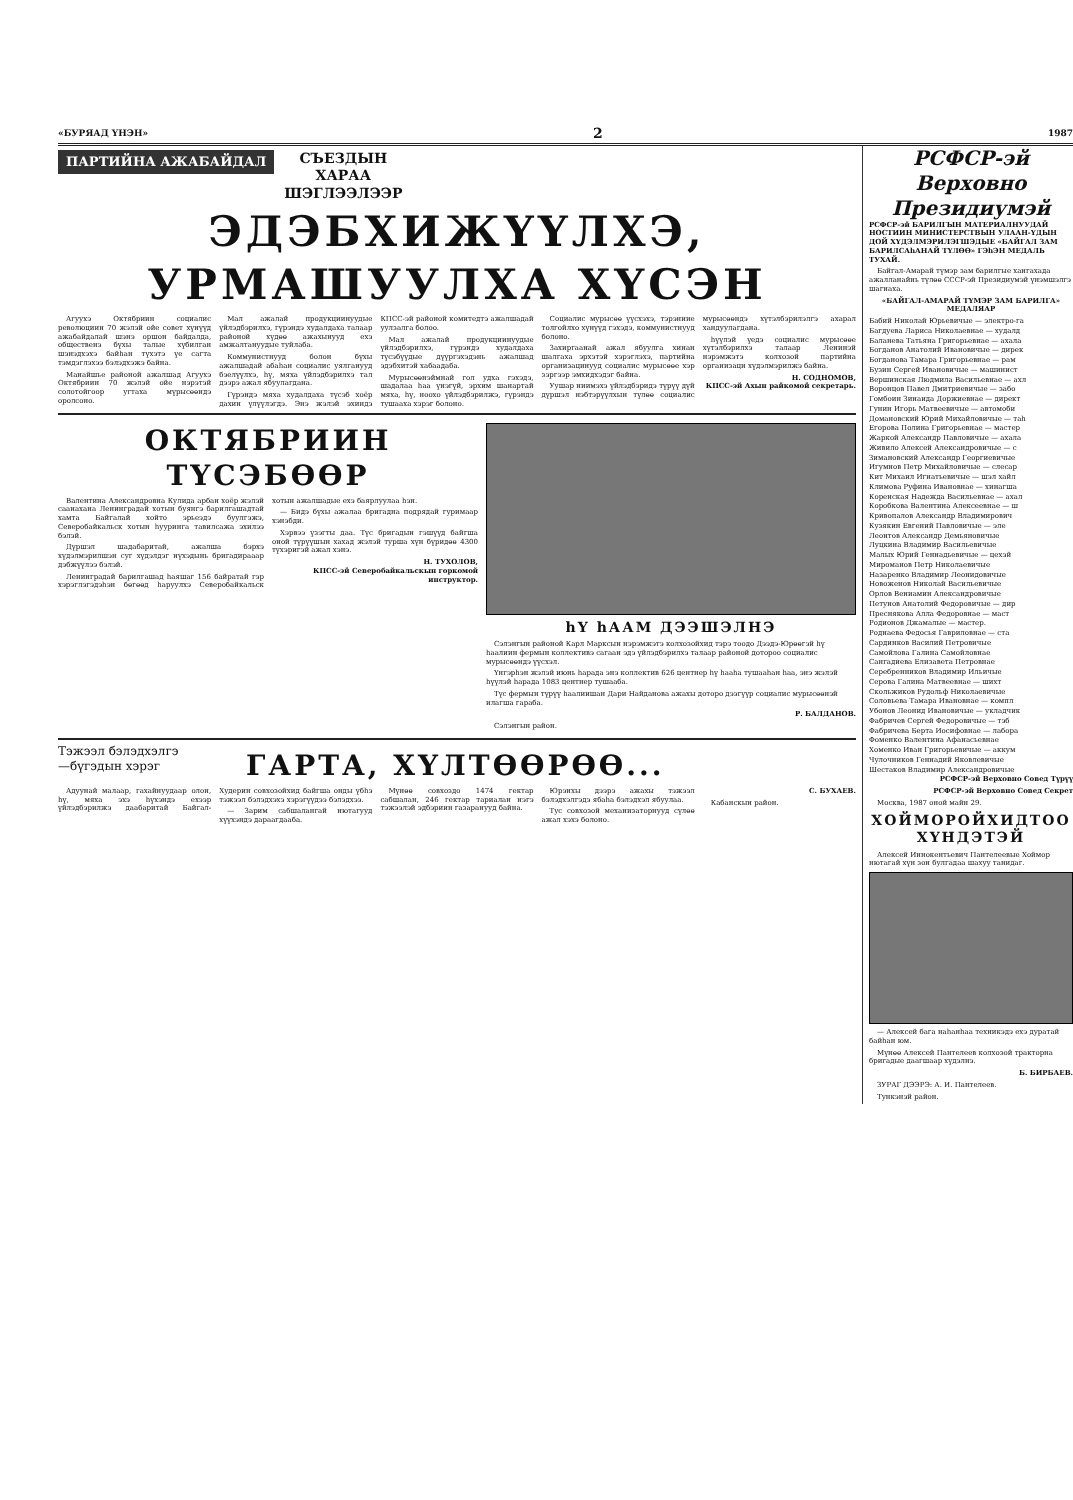«БУРЯАД YНЭН» 2 1987
ПАРТИЙНА АЖАБАЙДАЛ
СЪЕЗДЫН
ХАРАА
ШЭГЛЭЭЛЭЭР
ЭДЭБХИЖYYЛХЭ, УРМАШУУЛХА ХYСЭН
Агуухэ Октябриин социалис революциин 70 жэлэй ойе совет хүнүүд ажабайдалай шэнэ оршон байдалда, общественэ бүхы талые хүбилган шэнэдхэхэ байhан түхэтэ үе сагта тэмдэглэхээ бэлэдхэжэ байна.
Манайшье районой ажалшад Агуухэ Октябриин 70 жэлэй ойе нэрэтэй солотойгоор угтаха мүрысөөндэ оролсоно.
Мал ажалай продукциинуудые үйлэдбэрилхэ, гүрэндэ худалдаха талаар районой хүдөө ажахынууд ехэ амжалтануудые туйлаба.
Коммунистнууд болон бүхы ажалшадай абаhан социалис уялганууд бэелүүлхэ, hү, мяха үйлэдбэрилхэ тал дээрэ ажал ябуулагдана.
Гүрэндэ мяха худалдаха түсэб хоёр дахин үлүүлэгдэ. Энэ жэлэй эхиндэ КПСС-эй районой комитедтэ ажалшадай уулзалга болоо.
Мал ажалай продукциинуудые үйлэдбэрилхэ, гүрэндэ худалдаха түсэбүүдые дүүргэхэдэнь ажалшад эдэбхитэй хабаадаба.
Мурысөөнэймнай гол удха гэхэдэ, шадалаа hаа үнэгүй, эрхим шанартай мяха, hү, ноохо үйлэдбэрилжэ, гүрэндэ тушааха хэрэг болоно.
Социалис мурысөө үүсхэхэ, тэрэниие толгойлхо хүнүүд гэхэдэ, коммунистнууд болоно.
Захиргаанай ажал ябуулга хинан шалгаха эрхэтэй хэрэглэхэ, партийна организацинууд социалис мурысөөе хэр зэргээр эмхидхэдэг байна.
Уушар ниимэхэ үйлэдбэридэ түрүү дүй дүршэл нэбтэрүүлхын түлөө социалис мурысөөндэ хүтэлбэрилэлгэ ахарал хандуулагдана.
hүүлэй үедэ социалис мурысөөе хүтэлбэрилхэ талаар Ленинэй нэрэмжэтэ колхозой партийна организаци хүдэлмэрилжэ байна.
Н. СОДНОМОВ,
КПСС-эй Ахын райкомой секретарь.
ОКТЯБРИИН ТYСЭБӨӨР
Валентина Александровна Кулида арбан хоёр жэлэй саанахана Ленинградай хотын буянгэ барилгашадтай хамта Байгалай хойто эрьеэдэ буулгэжэ, Северобайкальск хотын hууринга тавилсажа эхилээ бэлэй.
Дүршэл шадабаритай, ажалша бэрхэ хүдэлмэрилшэн суг хүдэлдэг нүхэдынь бригадирааар дэбжүүлээ бэлэй.
Ленинградай барилгашад hаяшаг 156 байратай гэр хэрэглэгэдэhэн бөгөөд hаруулхэ Северобайкальск хотын ажалшадые ехэ баярлуулаа hэн.
— Бидэ бүхы ажалаа бригадна подрядай гуримаар хэнэбди.
Хэрвээ үзэгты даа. Түс бригадын гэшүүд байгша оной түрүүшын хахад жэлэй турша хүн бүридөө 4300 түхэригэй ажал хэнэ.
Н. ТУХОЛОВ,
КПСС-эй Северобайкальскын горкомой инструктор.
hY hААМ ДЭЭШЭЛНЭ
Сэлэнгын районой Карл Марксын нэрэмжэтэ колхозойхид тэрэ тоодо Дээдэ-Юрөөгэй hү hаалиин фермын коллективэ сагаан эдэ үйлэдбэрилхэ талаар районой дотороо социалис мурысөөндэ үүсхэл.
Үнгэрhэн жэлэй июнь hарада энэ коллектив 626 центнер hү hааhа тушааhан hаа, энэ жэлэй hүүлэй hарада 1083 центнер тушааба.
Түс фермын түрүү hаалиишан Дари Найданова ажахы доторо дээгүүр социалис мурысөөнэй илагша гараба.
Р. БАЛДАНОВ.
Сэлэнгын район.
Тэжээл бэлэдхэлгэ
—бүгэдын хэрэг
ГАРТА, ХYЛТӨӨРӨӨ...
Адуунай малаар, гахайнуудаар олон, hү, мяха эхэ hүхэндэ ехээр үйлэдбэрилжэ даабаритай Байгал-Худерин совхозойхид байгша онды үбhэ тэжээл бэлэдхэхэ хэрэгүүдээ бэлэдхээ.
— Зарим сабшалангай нютагууд хүүхэндэ дараагдааба.
Мүнөө совхоздо 1474 гектар сабшалан, 246 гектар тариалан нэгэ тэжээлэй эдбэриин газаранууд байна.
Юрэнхы дээрэ ажахы тэжээл бэлэдхэлгэдэ ябаhа бэлэдхэл ябуулаа.
Тус совхозой механизаторнууд сүлөө ажал хэхэ болоно.
С. БУХАЕВ.
Кабанскын район.
РСФСР-эй Верховно
Президиумэй
РСФСР-эй БАРИЛГЫН МАТЕРИАЛНУУДАЙ НОСТИИН МИНИСТЕРСТВЫН УЛААН-YДЫН ДОЙ ХҮДЭЛМЭРИЛЭГШЭДЫЕ «БАЙГАЛ ЗАМ БАРИЛСАhАНАЙ ТYЛӨӨ» ГЭhЭН МЕДАЛЬ ТУХАЙ.
Байгал-Амарай түмэр зам барилгые хангахада ажалланайнь түлөө СССР-эй Президиумэй үнэмшэлгэ шагнаха.
«БАЙГАЛ-АМАРАЙ ТYМЭР ЗАМ БАРИЛГА» МЕДАЛЯАР
Бабий Николай Юрьевичые — электро-га
Багдуева Лариса Николаевнае — худалд
Баланева Татьяна Григорьевнае — ахала
Богданов Анатолий Ивановичые — дирек
Богданова Тамара Григорьевнае — рам
Бузин Сергей Ивановичые — машинист
Вершинская Людмила Васильевнае — ахл
Воронцов Павел Дмитриевичые — забо
Гомбоин Зинаида Доржиевнае — директ
Гунин Игорь Матвеевичые — автомоби
Домановский Юрий Михайловичые — таh
Егорова Полина Григорьевнае — мастер
Жаркой Александр Павловичые — ахала
Живило Алексей Александровичые — с
Зимановский Александр Георгиевичые
Игумнов Петр Михайловичые — слесар
Кит Михаил Игнатьевичые — шэл хайл
Климова Руфина Ивановнае — хинагша
Коренская Надежда Васильевнае — ахал
Коробкова Валентина Алексеевнае — ш
Кривопалов Александр Владимирович
Кузякин Евгений Павловичые — эле
Леонтов Александр Демьяновичые
Луцкина Владимир Васильевичые
Малых Юрий Геннадьевичые — цехэй
Мироманов Петр Николаевичые
Назаренко Владимир Леонидовичые
Новоженов Николай Васильевичые
Орлов Вениамин Александровичые
Петунов Анатолий Федоровичые — дир
Преснякова Алла Федоровнае — маст
Родионов Джамалые — мастер.
Роднаева Федосья Гавриловнае — ста
Сардинков Василий Петровичые
Самойлова Галина Самойловнае
Сангадиева Елизавета Петровнае
Серебренников Владимир Ильичые
Серова Галина Матвеевнае — шихт
Скольжиков Рудольф Николаевичые
Соловьева Тамара Ивановнае — компл
Убонов Леонид Ивановичые — укладчик
Фабричев Сергей Федоровичые — тэб
Фабричева Берта Иосифовнае — лабора
Фоменко Валентина Афанасьевнае
Хоменко Иван Григорьевичые — аккум
Чулочников Геннадий Яковлевичые
Шестаков Владимир Александровичые
РСФСР-эй Верховно Совед Түрүү
РСФСР-эй Верховно Совед Секрет
Москва, 1987 оной майн 29.
ХОЙМОРОЙХИДТОО ХYНДЭТЭЙ
Алексей Иннокентьевич Пантелеевые Хоймор нютагай хүн зон булгадаа шахуу танидаг.
— Алексей бага наhанhаа техникэдэ ехэ дуратай байhан юм.
Мүнөө Алексей Пантелеев колхозой тракторна бригадые даагшаар хүдэлнэ.
Б. БИРБАЕВ.
ЗУРАГ ДЭЭРЭ: А. И. Пантелеев.
Тункэнэй район.